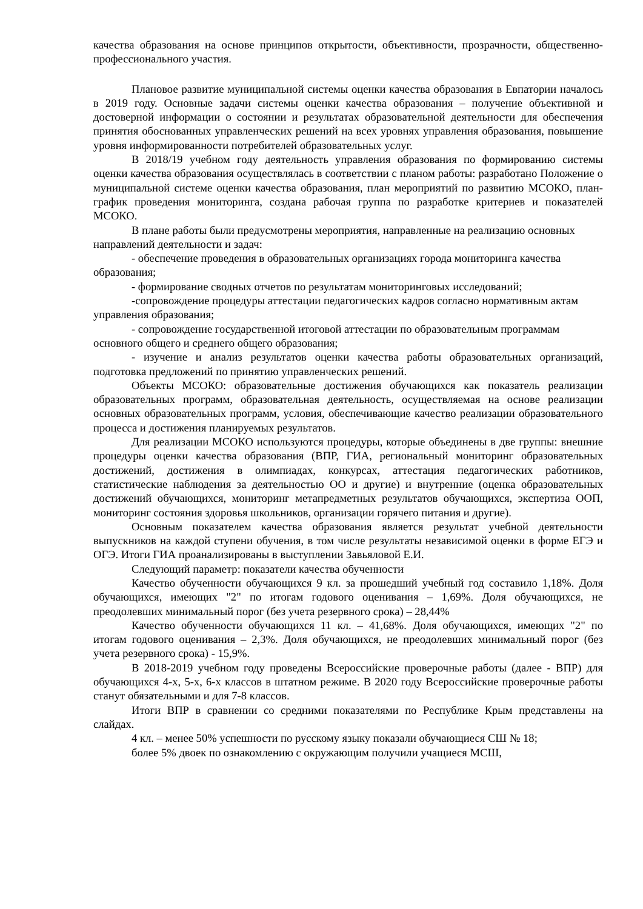качества образования на основе принципов открытости, объективности, прозрачности, общественно-профессионального участия.
Плановое развитие муниципальной системы оценки качества образования в Евпатории началось в 2019 году. Основные задачи системы оценки качества образования – получение объективной и достоверной информации о состоянии и результатах образовательной деятельности для обеспечения принятия обоснованных управленческих решений на всех уровнях управления образования, повышение уровня информированности потребителей образовательных услуг.
В 2018/19 учебном году деятельность управления образования по формированию системы оценки качества образования осуществлялась в соответствии с планом работы: разработано Положение о муниципальной системе оценки качества образования, план мероприятий по развитию МСОКО, план-график проведения мониторинга, создана рабочая группа по разработке критериев и показателей МСОКО.
В плане работы были предусмотрены мероприятия, направленные на реализацию основных направлений деятельности и задач:
- обеспечение проведения в образовательных организациях города мониторинга качества образования;
- формирование сводных отчетов по результатам мониторинговых исследований;
-сопровождение процедуры аттестации педагогических кадров согласно нормативным актам управления образования;
- сопровождение государственной итоговой аттестации по образовательным программам основного общего и среднего общего образования;
- изучение и анализ результатов оценки качества работы образовательных организаций, подготовка предложений по принятию управленческих решений.
Объекты МСОКО: образовательные достижения обучающихся как показатель реализации образовательных программ, образовательная деятельность, осуществляемая на основе реализации основных образовательных программ, условия, обеспечивающие качество реализации образовательного процесса и достижения планируемых результатов.
Для реализации МСОКО используются процедуры, которые объединены в две группы: внешние процедуры оценки качества образования (ВПР, ГИА, региональный мониторинг образовательных достижений, достижения в олимпиадах, конкурсах, аттестация педагогических работников, статистические наблюдения за деятельностью ОО и другие) и внутренние (оценка образовательных достижений обучающихся, мониторинг метапредметных результатов обучающихся, экспертиза ООП, мониторинг состояния здоровья школьников, организации горячего питания и другие).
Основным показателем качества образования является результат учебной деятельности выпускников на каждой ступени обучения, в том числе результаты независимой оценки в форме ЕГЭ и ОГЭ. Итоги ГИА проанализированы в выступлении Завьяловой Е.И.
Следующий параметр: показатели качества обученности
Качество обученности обучающихся 9 кл. за прошедший учебный год составило 1,18%. Доля обучающихся, имеющих "2" по итогам годового оценивания – 1,69%. Доля обучающихся, не преодолевших минимальный порог (без учета резервного срока) – 28,44%
Качество обученности обучающихся 11 кл. – 41,68%. Доля обучающихся, имеющих "2" по итогам годового оценивания – 2,3%. Доля обучающихся, не преодолевших минимальный порог (без учета резервного срока) - 15,9%.
В 2018-2019 учебном году проведены Всероссийские проверочные работы (далее - ВПР) для обучающихся 4-х, 5-х, 6-х классов в штатном режиме. В 2020 году Всероссийские проверочные работы станут обязательными и для 7-8 классов.
Итоги ВПР в сравнении со средними показателями по Республике Крым представлены на слайдах.
4 кл. – менее 50% успешности по русскому языку показали обучающиеся СШ № 18;
более 5% двоек по ознакомлению с окружающим получили учащиеся МСШ,